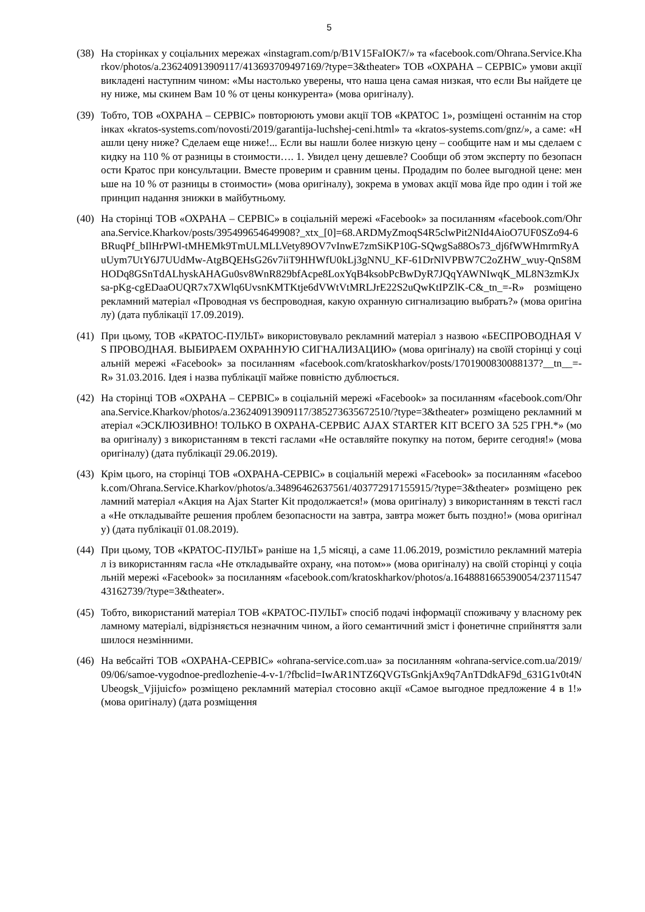5
(38)
На сторінках у соціальних мережах «instagram.com/p/B1V15FaIOK7/» та «facebook.com/Ohrana.Service.Kharkov/photos/a.236240913909117/413693709497169/?type=3&theater» ТОВ «ОХРАНА – СЕРВІС» умови акції викладені наступним чином: «Мы настолько уверены, что наша цена самая низкая, что если Вы найдете цену ниже, мы скинем Вам 10 % от цены конкурента» (мова оригіналу).
(39)
Тобто, ТОВ «ОХРАНА – СЕРВІС» повторюють умови акції ТОВ «КРАТОС 1», розміщені останнім на сторінках «kratos-systems.com/novosti/2019/garantija-luchshej-ceni.html» та «kratos-systems.com/gnz/», а саме: «Нашли цену ниже? Сделаем еще ниже!... Если вы нашли более низкую цену – сообщите нам и мы сделаем скидку на 110 % от разницы в стоимости…. 1. Увидел цену дешевле? Сообщи об этом эксперту по безопасности Кратос при консультации. Вместе проверим и сравним цены. Продадим по более выгодной цене: меньше на 10 % от разницы в стоимости» (мова оригіналу), зокрема в умовах акції мова йде про один і той же принцип надання знижки в майбутньому.
(40)
На сторінці ТОВ «ОХРАНА – СЕРВІС» в соціальній мережі «Facebook» за посиланням «facebook.com/Ohrana.Service.Kharkov/posts/395499654649908?_xtx_[0]=68.ARDMyZmoqS4R5clwPit2NId4AioO7UF0SZo94-6BRuqPf_bIlHrPWl-tMHEMk9TmULMLLVety89OV7vInwE7zmSiKP10G-SQwgSa88Os73_dj6fWWHmrmRyAuUym7UtY6J7UUdMw-AtgBQEHsG26v7iiT9HHWfU0kLj3gNNU_KF-61DrNlVPBW7C2oZHW_wuy-QnS8MHODq8GSnTdALhyskAHAGu0sv8WnR829bfAcpe8LoxYqB4ksobPcBwDyR7JQqYAWNIwqK_ML8N3zmKJxsa-pKg-cgEDaaOUQR7x7XWlq6UvsnKMTKtje6dVWtVtMRLJrE22S2uQwKtIPZlK-C&_tn_=-R» розміщено рекламний матеріал «Проводная vs беспроводная, какую охранную сигнализацию выбрать?» (мова оригіналу) (дата публікації 17.09.2019).
(41)
При цьому, ТОВ «КРАТОС-ПУЛЬТ» використовувало рекламний матеріал з назвою «БЕСПРОВОДНАЯ VS ПРОВОДНАЯ. ВЫБИРАЕМ ОХРАННУЮ СИГНАЛИЗАЦИЮ» (мова оригіналу) на своїй сторінці у соціальній мережі «Facebook» за посиланням «facebook.com/kratoskharkov/posts/1701900830088137?__tn__=-R» 31.03.2016. Ідея і назва публікації майже повністю дублюється.
(42)
На сторінці ТОВ «ОХРАНА – СЕРВІС» в соціальній мережі «Facebook» за посиланням «facebook.com/Ohrana.Service.Kharkov/photos/a.236240913909117/385273635672510/?type=3&theater» розміщено рекламний матеріал «ЭСКЛЮЗИВНО! ТОЛЬКО В ОХРАНА-СЕРВИС AJAX STARTER KIT ВСЕГО ЗА 525 ГРН.*» (мова оригіналу) з використанням в тексті гаслами «Не оставляйте покупку на потом, берите сегодня!» (мова оригіналу) (дата публікації 29.06.2019).
(43)
Крім цього, на сторінці ТОВ «ОХРАНА-СЕРВІС» в соціальній мережі «Facebook» за посиланням «facebook.com/Ohrana.Service.Kharkov/photos/a.34896462637561/403772917155915/?type=3&theater» розміщено рекламний матеріал «Акция на Ajax Starter Kit продолжается!» (мова оригіналу) з використанням в тексті гасла «Не откладывайте решения проблем безопасности на завтра, завтра может быть поздно!» (мова оригіналу) (дата публікації 01.08.2019).
(44)
При цьому, ТОВ «КРАТОС-ПУЛЬТ» раніше на 1,5 місяці, а саме 11.06.2019, розмістило рекламний матеріал із використанням гасла «Не откладывайте охрану, «на потом»» (мова оригіналу) на своїй сторінці у соціальній мережі «Facebook» за посиланням «facebook.com/kratoskharkov/photos/a.1648881665390054/2371154743162739/?type=3&theater».
(45)
Тобто, використаний матеріал ТОВ «КРАТОС-ПУЛЬТ» спосіб подачі інформації споживачу у власному рекламному матеріалі, відрізняється незначним чином, а його семантичний зміст і фонетичне сприйняття залишилося незмінними.
(46)
На вебсайті ТОВ «ОХРАНА-СЕРВІС» «ohrana-service.com.ua» за посиланням «ohrana-service.com.ua/2019/09/06/samoe-vygodnoe-predlozhenie-4-v-1/?fbclid=IwAR1NTZ6QVGTsGnkjAx9q7AnTDdkAF9d_631G1v0t4NUbeogsk_Vjijuicfo» розміщено рекламний матеріал стосовно акції «Самое выгодное предложение 4 в 1!» (мова оригіналу) (дата розміщення